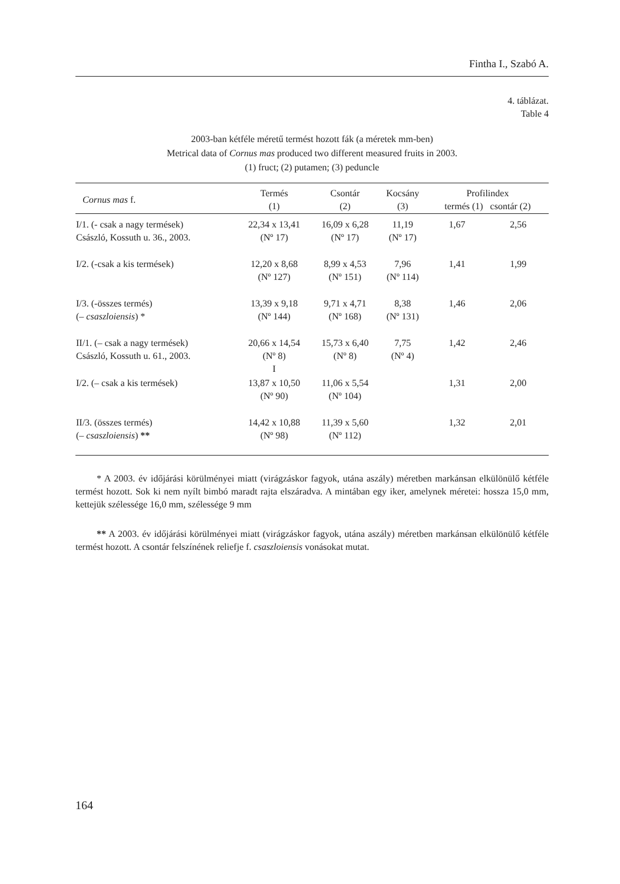Fintha I., Szabó A.
4. táblázat.
Table 4
2003-ban kétféle méretű termést hozott fák (a méretek mm-ben)
Metrical data of Cornus mas produced two different measured fruits in 2003.
(1) fruct; (2) putamen; (3) peduncle
| Cornus mas f. | Termés (1) | Csontár (2) | Kocsány (3) | Profilindex termés (1) csontár (2) | |
| --- | --- | --- | --- | --- | --- |
| I/1. (- csak a nagy termések) Császló, Kossuth u. 36., 2003. | 22,34 x 13,41 (Nº 17) | 16,09 x 6,28 (Nº 17) | 11,19 (Nº 17) | 1,67 | 2,56 |
| I/2. (-csak a kis termések) | 12,20 x 8,68 (Nº 127) | 8,99 x 4,53 (Nº 151) | 7,96 (Nº 114) | 1,41 | 1,99 |
| I/3. (-összes termés) (– csaszloiensis ) * | 13,39 x 9,18 (Nº 144) | 9,71 x 4,71 (Nº 168) | 8,38 (Nº 131) | 1,46 | 2,06 |
| II/1. (– csak a nagy termések) Császló, Kossuth u. 61., 2003. | 20,66 x 14,54 (Nº 8) I | 15,73 x 6,40 (Nº 8) | 7,75 (Nº 4) | 1,42 | 2,46 |
| I/2. (– csak a kis termések) | 13,87 x 10,50 (Nº 90) | 11,06 x 5,54 (Nº 104) | | 1,31 | 2,00 |
| II/3. (összes termés) (– csaszloiensis ) ** | 14,42 x 10,88 (Nº 98) | 11,39 x 5,60 (Nº 112) | | 1,32 | 2,01 |
* A 2003. év időjárási körülményei miatt (virágzáskor fagyok, utána aszály) méretben markánsan elkülönülő kétféle termést hozott. Sok ki nem nyílt bimbó maradt rajta elszáradva. A mintában egy iker, amelynek méretei: hossza 15,0 mm, kettejük szélessége 16,0 mm, szélessége 9 mm
** A 2003. év időjárási körülményei miatt (virágzáskor fagyok, utána aszály) méretben markánsan elkülönülő kétféle termést hozott. A csontár felszínének reliefje f. csaszloiensis vonásokat mutat.
164